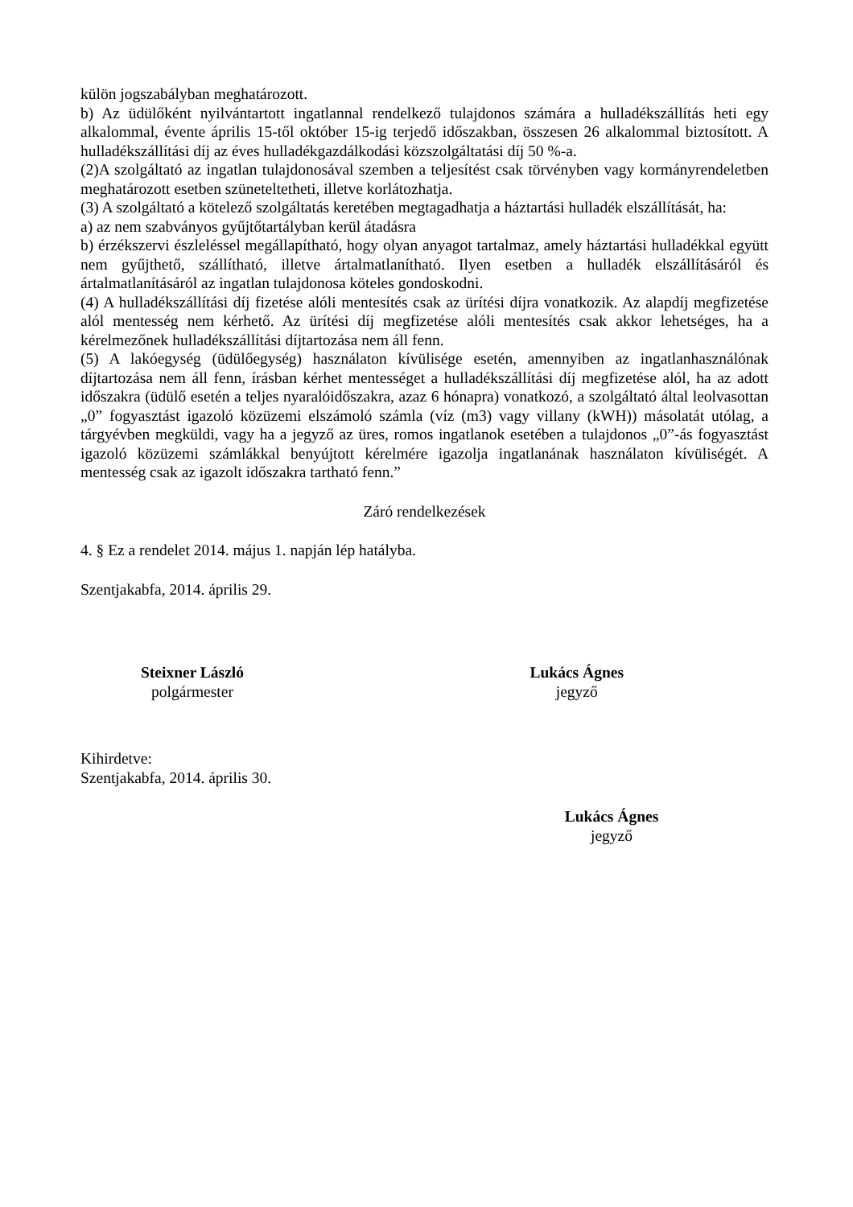külön jogszabályban meghatározott.
b) Az üdülőként nyilvántartott ingatlannal rendelkező tulajdonos számára a hulladékszállítás heti egy alkalommal, évente április 15-től október 15-ig terjedő időszakban, összesen 26 alkalommal biztosított. A hulladékszállítási díj az éves hulladékgazdálkodási közszolgáltatási díj 50 %-a.
(2)A szolgáltató az ingatlan tulajdonosával szemben a teljesítést csak törvényben vagy kormányrendeletben meghatározott esetben szüneteltetheti, illetve korlátozhatja.
(3) A szolgáltató a kötelező szolgáltatás keretében megtagadhatja a háztartási hulladék elszállítását, ha:
a) az nem szabványos gyűjtőtartályban kerül átadásra
b) érzékszervi észleléssel megállapítható, hogy olyan anyagot tartalmaz, amely háztartási hulladékkal együtt nem gyűjthető, szállítható, illetve ártalmatlanítható. Ilyen esetben a hulladék elszállításáról és ártalmatlanításáról az ingatlan tulajdonosa köteles gondoskodni.
(4) A hulladékszállítási díj fizetése alóli mentesítés csak az ürítési díjra vonatkozik. Az alapdíj megfizetése alól mentesség nem kérhető. Az ürítési díj megfizetése alóli mentesítés csak akkor lehetséges, ha a kérelmezőnek hulladékszállítási díjtartozása nem áll fenn.
(5) A lakóegység (üdülőegység) használaton kívülisége esetén, amennyiben az ingatlanhasználónak díjtartozása nem áll fenn, írásban kérhet mentességet a hulladékszállítási díj megfizetése alól, ha az adott időszakra (üdülő esetén a teljes nyaralóidőszakra, azaz 6 hónapra) vonatkozó, a szolgáltató által leolvasottan „0” fogyasztást igazoló közüzemi elszámoló számla (víz (m3) vagy villany (kWH)) másolatát utólag, a tárgyévben megküldi, vagy ha a jegyző az üres, romos ingatlanok esetében a tulajdonos „0”-ás fogyasztást igazoló közüzemi számlákkal benyújtott kérelmére igazolja ingatlanának használaton kívüliségét. A mentesség csak az igazolt időszakra tartható fenn.”
Záró rendelkezések
4. § Ez a rendelet 2014. május 1. napján lép hatályba.
Szentjakabfa, 2014. április 29.
Steixner László
polgármester
Lukács Ágnes
jegyző
Kihirdetve:
Szentjakabfa, 2014. április 30.
Lukács Ágnes
jegyző